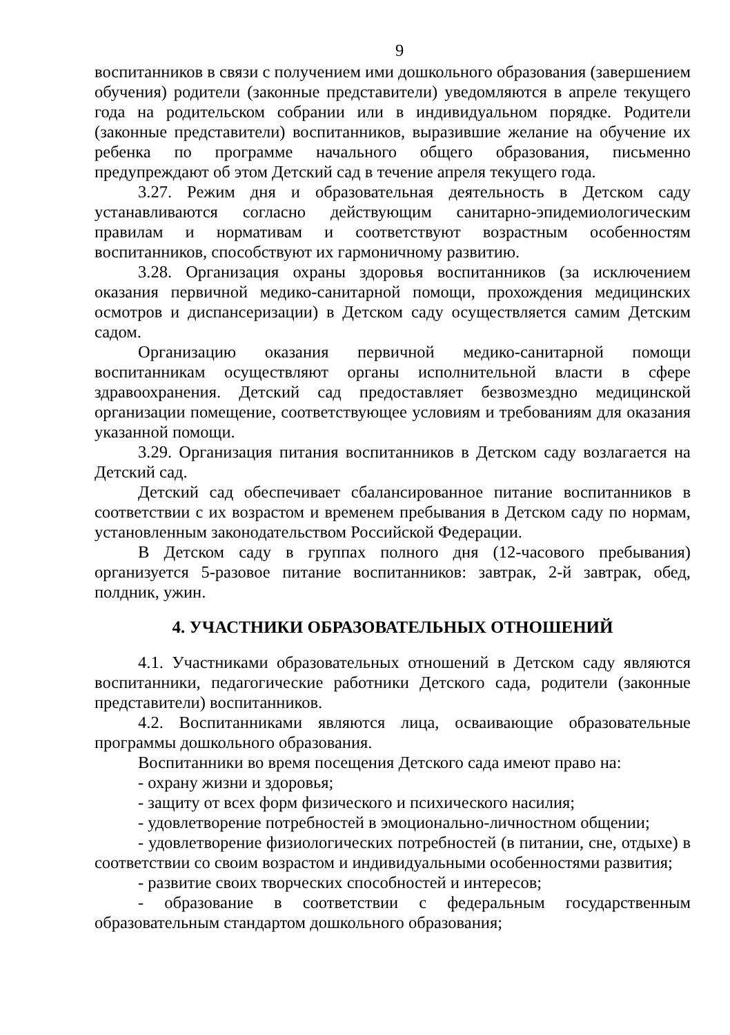9
воспитанников в связи с получением ими дошкольного образования (завершением обучения) родители (законные представители) уведомляются в апреле текущего года на родительском собрании или в индивидуальном порядке. Родители (законные представители) воспитанников, выразившие желание на обучение их ребенка по программе начального общего образования, письменно предупреждают об этом Детский сад в течение апреля текущего года.
3.27. Режим дня и образовательная деятельность в Детском саду устанавливаются согласно действующим санитарно-эпидемиологическим правилам и нормативам и соответствуют возрастным особенностям воспитанников, способствуют их гармоничному развитию.
3.28. Организация охраны здоровья воспитанников (за исключением оказания первичной медико-санитарной помощи, прохождения медицинских осмотров и диспансеризации) в Детском саду осуществляется самим Детским садом.
Организацию оказания первичной медико-санитарной помощи воспитанникам осуществляют органы исполнительной власти в сфере здравоохранения. Детский сад предоставляет безвозмездно медицинской организации помещение, соответствующее условиям и требованиям для оказания указанной помощи.
3.29. Организация питания воспитанников в Детском саду возлагается на Детский сад.
Детский сад обеспечивает сбалансированное питание воспитанников в соответствии с их возрастом и временем пребывания в Детском саду по нормам, установленным законодательством Российской Федерации.
В Детском саду в группах полного дня (12-часового пребывания) организуется 5-разовое питание воспитанников: завтрак, 2-й завтрак, обед, полдник, ужин.
4. УЧАСТНИКИ ОБРАЗОВАТЕЛЬНЫХ ОТНОШЕНИЙ
4.1. Участниками образовательных отношений в Детском саду являются воспитанники, педагогические работники Детского сада, родители (законные представители) воспитанников.
4.2. Воспитанниками являются лица, осваивающие образовательные программы дошкольного образования.
Воспитанники во время посещения Детского сада имеют право на:
- охрану жизни и здоровья;
- защиту от всех форм физического и психического насилия;
- удовлетворение потребностей в эмоционально-личностном общении;
- удовлетворение физиологических потребностей (в питании, сне, отдыхе) в соответствии со своим возрастом и индивидуальными особенностями развития;
- развитие своих творческих способностей и интересов;
- образование в соответствии с федеральным государственным образовательным стандартом дошкольного образования;